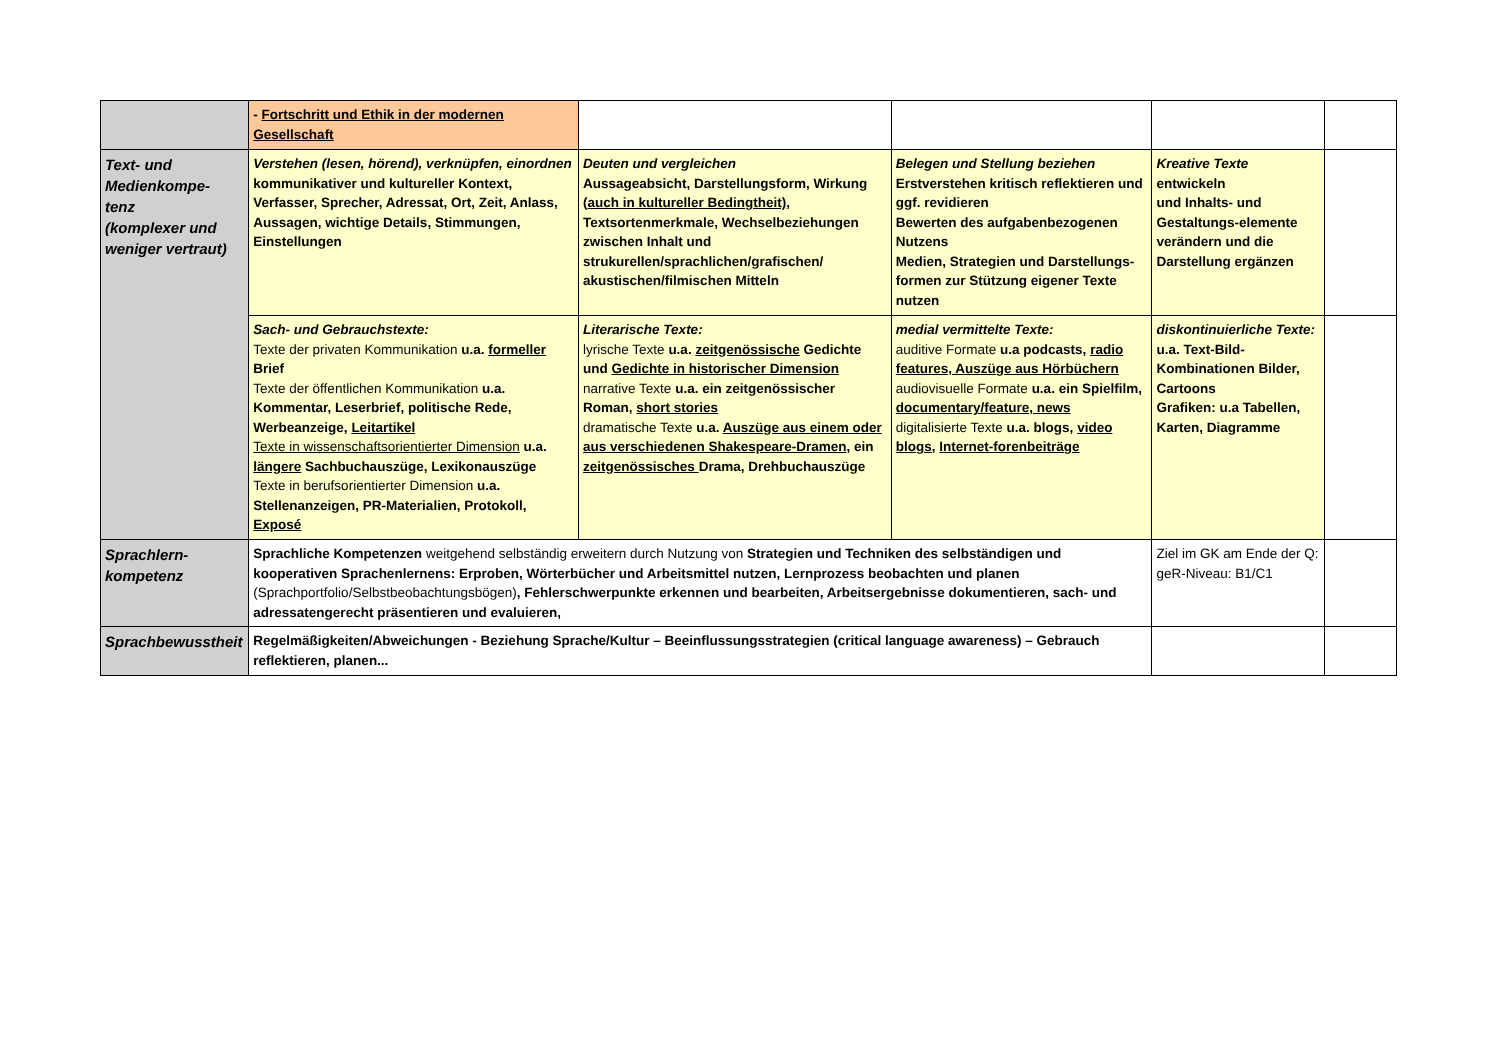| | - Fortschritt und Ethik in der modernen Gesellschaft | | | | |
| Text- und Medienkompe- tenz (komplexer und weniger vertraut) | Verstehen (lesen, hörend), verknüpfen, einordnen kommunikativer und kultureller Kontext, Verfasser, Sprecher, Adressat, Ort, Zeit, Anlass, Aussagen, wichtige Details, Stimmungen, Einstellungen | Deuten und vergleichen Aussageabsicht, Darstellungsform, Wirkung ( auch in kultureller Bedingtheit) , Textsortenmerkmale, Wechselbeziehungen zwischen Inhalt und strukurellen/sprachlichen/grafischen/ akustischen/filmischen Mitteln | Belegen und Stellung beziehen Erstverstehen kritisch reflektieren und ggf. revidieren Bewerten des aufgabenbezogenen Nutzens Medien, Strategien und Darstellungs-formen zur Stützung eigener Texte nutzen | Kreative Texte entwickeln und Inhalts- und Gestaltungs-elemente verändern und die Darstellung ergänzen | |
| | Sach- und Gebrauchstexte: Texte der privaten Kommunikation u.a. formeller Brief Texte der öffentlichen Kommunikation u.a. Kommentar, Leserbrief, politische Rede, Werbeanzeige, Leitartikel Texte in wissenschaftsorientierter Dimension u.a. längere Sachbuchauszüge, Lexikonauszüge Texte in berufsorientierter Dimension u.a. Stellenanzeigen, PR-Materialien, Protokoll, Exposé | Literarische Texte: lyrische Texte u.a. zeitgenössische Gedichte und Gedichte in historischer Dimension narrative Texte u.a. ein zeitgenössischer Roman, short stories dramatische Texte u.a. Auszüge aus einem oder aus verschiedenen Shakespeare-Dramen , ein zeitgenössisches Drama, Drehbuchauszüge | medial vermittelte Texte: auditive Formate u.a podcasts, radio features, Auszüge aus Hörbüchern audiovisuelle Formate u.a. ein Spielfilm, documentary/feature, news digitalisierte Texte u.a. blogs, video blogs , Internet-forenbeiträge | diskontinuierliche Texte: u.a. Text-Bild-Kombinationen Bilder, Cartoons Grafiken: u.a Tabellen, Karten, Diagramme | |
| Sprachlern- kompetenz | Sprachliche Kompetenzen weitgehend selbständig erweitern durch Nutzung von Strategien und Techniken des selbständigen und kooperativen Sprachenlernens: Erproben, Wörterbücher und Arbeitsmittel nutzen, Lernprozess beobachten und planen (Sprachportfolio/Selbstbeobachtungsbögen) , Fehlerschwerpunkte erkennen und bearbeiten, Arbeitsergebnisse dokumentieren, sach- und adressatengerecht präsentieren und evaluieren, | | | Ziel im GK am Ende der Q: geR-Niveau: B1/C1 | |
| Sprachbewusstheit | Regelmäßigkeiten/Abweichungen - Beziehung Sprache/Kultur – Beeinflussungsstrategien (critical language awareness) – Gebrauch reflektieren, planen... | | | | |